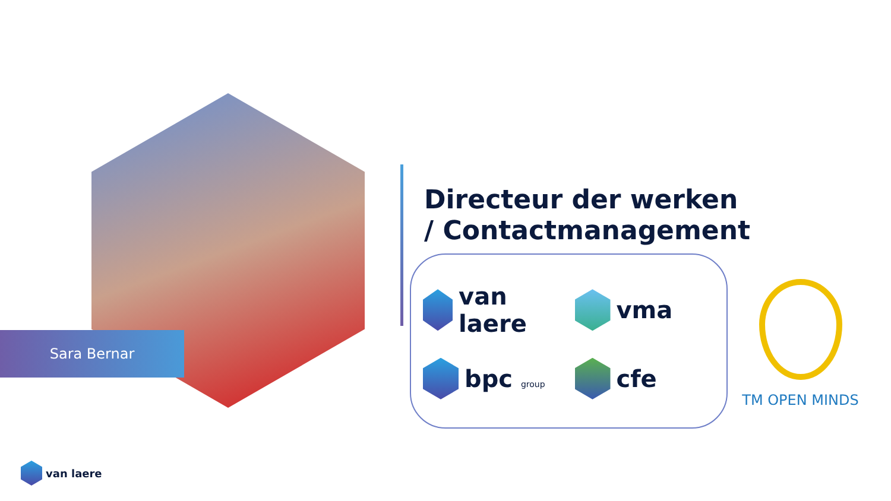Sara Bernar
Directeur der werken
/ Contactmanagement
van laere
vma
bpc group
cfe
TM OPEN MINDS
van laere